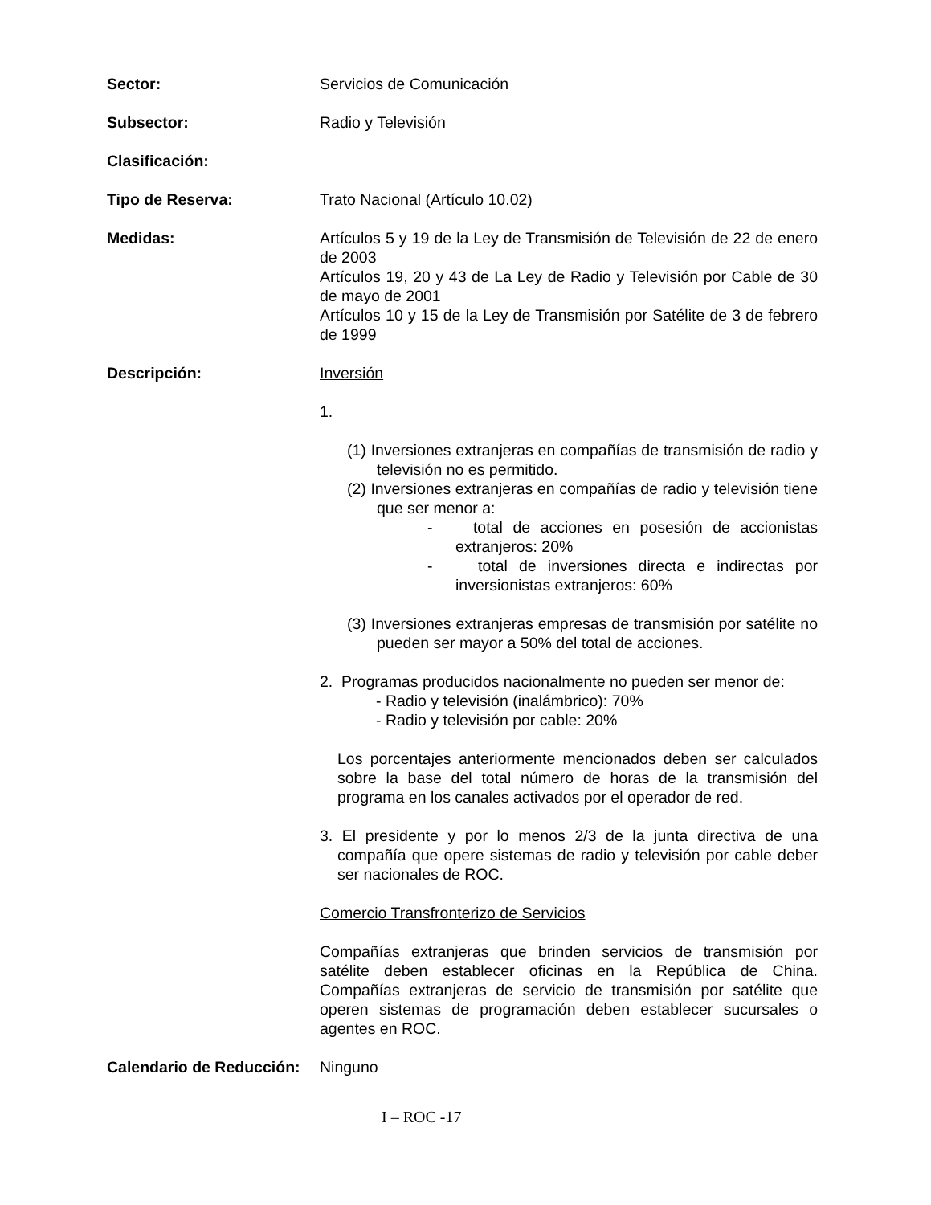Sector: Servicios de Comunicación
Subsector: Radio y Televisión
Clasificación:
Tipo de Reserva: Trato Nacional (Artículo 10.02)
Medidas: Artículos 5 y 19 de la Ley de Transmisión de Televisión de 22 de enero de 2003
Artículos 19, 20 y 43 de La Ley de Radio y Televisión por Cable de 30 de mayo de 2001
Artículos 10 y 15 de la Ley de Transmisión por Satélite de 3 de febrero de 1999
Descripción: Inversión
1.
(1) Inversiones extranjeras en compañías de transmisión de radio y televisión no es permitido.
(2) Inversiones extranjeras en compañías de radio y televisión tiene que ser menor a:
- total de acciones en posesión de accionistas extranjeros: 20%
- total de inversiones directa e indirectas por inversionistas extranjeros: 60%
(3) Inversiones extranjeras empresas de transmisión por satélite no pueden ser mayor a 50% del total de acciones.
2. Programas producidos nacionalmente no pueden ser menor de:
- Radio y televisión (inalámbrico): 70%
- Radio y televisión por cable: 20%
Los porcentajes anteriormente mencionados deben ser calculados sobre la base del total número de horas de la transmisión del programa en los canales activados por el operador de red.
3. El presidente y por lo menos 2/3 de la junta directiva de una compañía que opere sistemas de radio y televisión por cable deber ser nacionales de ROC.
Comercio Transfronterizo de Servicios
Compañías extranjeras que brinden servicios de transmisión por satélite deben establecer oficinas en la República de China. Compañías extranjeras de servicio de transmisión por satélite que operen sistemas de programación deben establecer sucursales o agentes en ROC.
Calendario de Reducción:
Ninguno
I – ROC -17